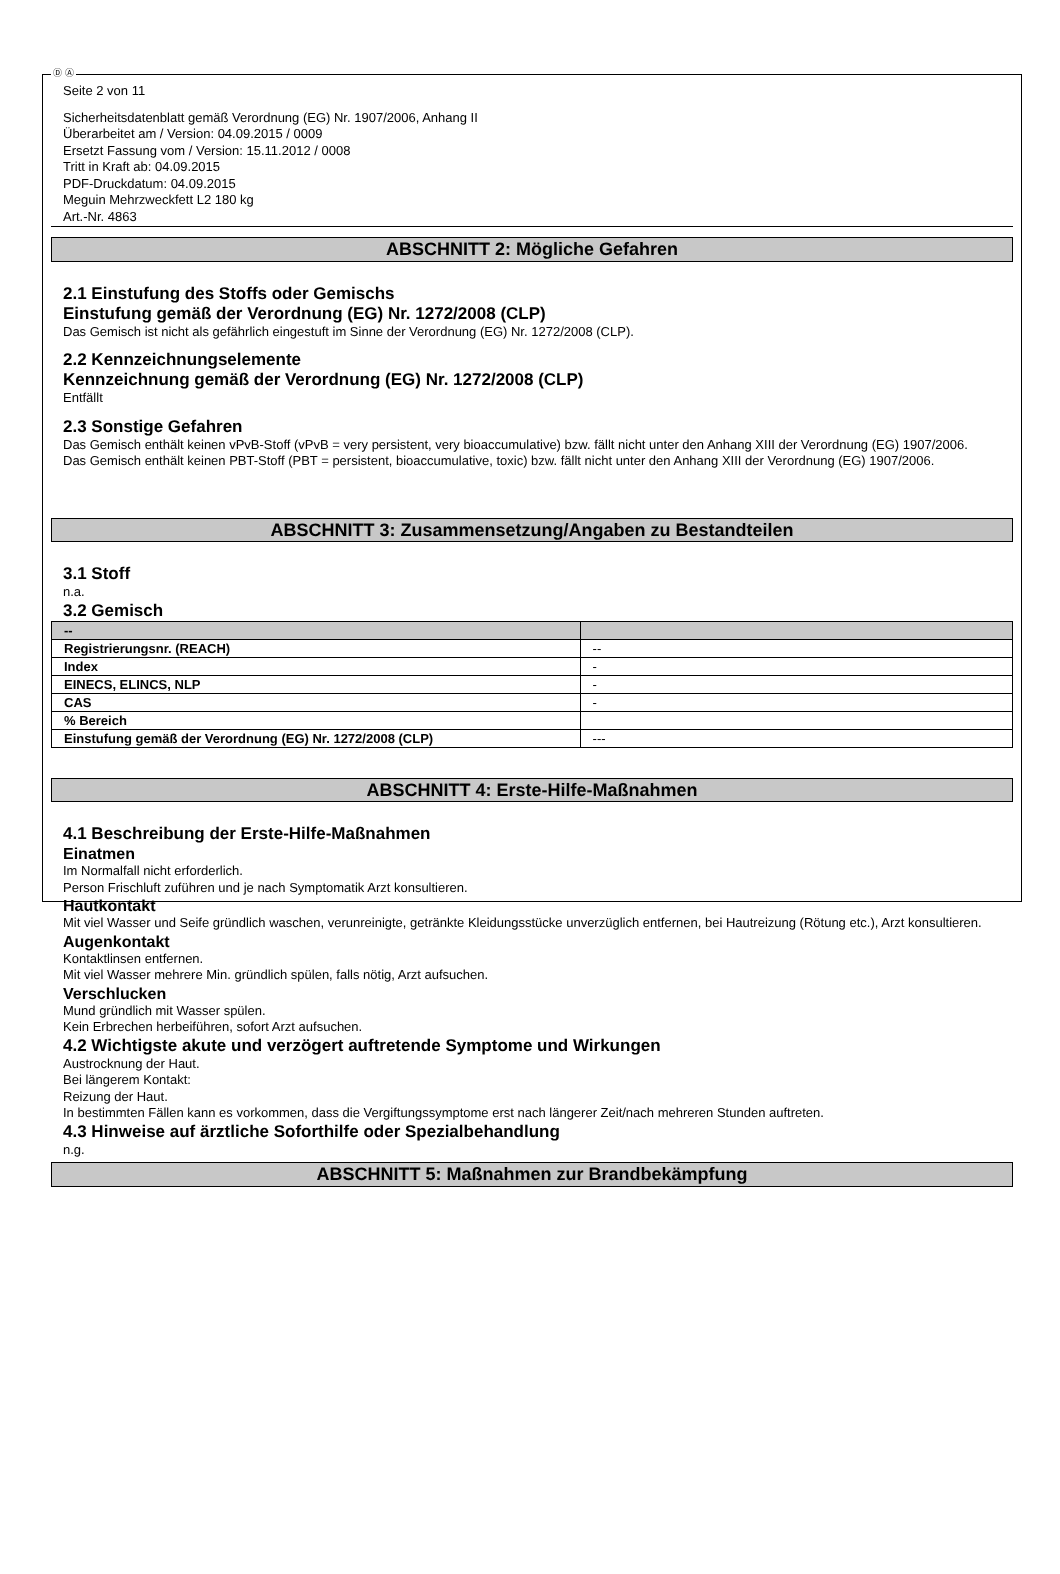Ⓓ Ⓐ
Seite 2 von 11
Sicherheitsdatenblatt gemäß Verordnung (EG) Nr. 1907/2006, Anhang II
Überarbeitet am / Version: 04.09.2015 / 0009
Ersetzt Fassung vom / Version: 15.11.2012 / 0008
Tritt in Kraft ab: 04.09.2015
PDF-Druckdatum: 04.09.2015
Meguin Mehrzweckfett L2 180 kg
Art.-Nr. 4863
ABSCHNITT 2: Mögliche Gefahren
2.1 Einstufung des Stoffs oder Gemischs
Einstufung gemäß der Verordnung (EG) Nr. 1272/2008 (CLP)
Das Gemisch ist nicht als gefährlich eingestuft im Sinne der Verordnung (EG) Nr. 1272/2008 (CLP).
2.2 Kennzeichnungselemente
Kennzeichnung gemäß der Verordnung (EG) Nr. 1272/2008 (CLP)
Entfällt
2.3 Sonstige Gefahren
Das Gemisch enthält keinen vPvB-Stoff (vPvB = very persistent, very bioaccumulative) bzw. fällt nicht unter den Anhang XIII der Verordnung (EG) 1907/2006.
Das Gemisch enthält keinen PBT-Stoff (PBT = persistent, bioaccumulative, toxic) bzw. fällt nicht unter den Anhang XIII der Verordnung (EG) 1907/2006.
ABSCHNITT 3: Zusammensetzung/Angaben zu Bestandteilen
3.1 Stoff
n.a.
3.2 Gemisch
| -- | |
| --- | --- |
| Registrierungsnr. (REACH) | -- |
| Index | - |
| EINECS, ELINCS, NLP | - |
| CAS | - |
| % Bereich | |
| Einstufung gemäß der Verordnung (EG) Nr. 1272/2008 (CLP) | --- |
ABSCHNITT 4: Erste-Hilfe-Maßnahmen
4.1 Beschreibung der Erste-Hilfe-Maßnahmen
Einatmen
Im Normalfall nicht erforderlich.
Person Frischluft zuführen und je nach Symptomatik Arzt konsultieren.
Hautkontakt
Mit viel Wasser und Seife gründlich waschen, verunreinigte, getränkte Kleidungsstücke unverzüglich entfernen, bei Hautreizung (Rötung etc.), Arzt konsultieren.
Augenkontakt
Kontaktlinsen entfernen.
Mit viel Wasser mehrere Min. gründlich spülen, falls nötig, Arzt aufsuchen.
Verschlucken
Mund gründlich mit Wasser spülen.
Kein Erbrechen herbeiführen, sofort Arzt aufsuchen.
4.2 Wichtigste akute und verzögert auftretende Symptome und Wirkungen
Austrocknung der Haut.
Bei längerem Kontakt:
Reizung der Haut.
In bestimmten Fällen kann es vorkommen, dass die Vergiftungssymptome erst nach längerer Zeit/nach mehreren Stunden auftreten.
4.3 Hinweise auf ärztliche Soforthilfe oder Spezialbehandlung
n.g.
ABSCHNITT 5: Maßnahmen zur Brandbekämpfung